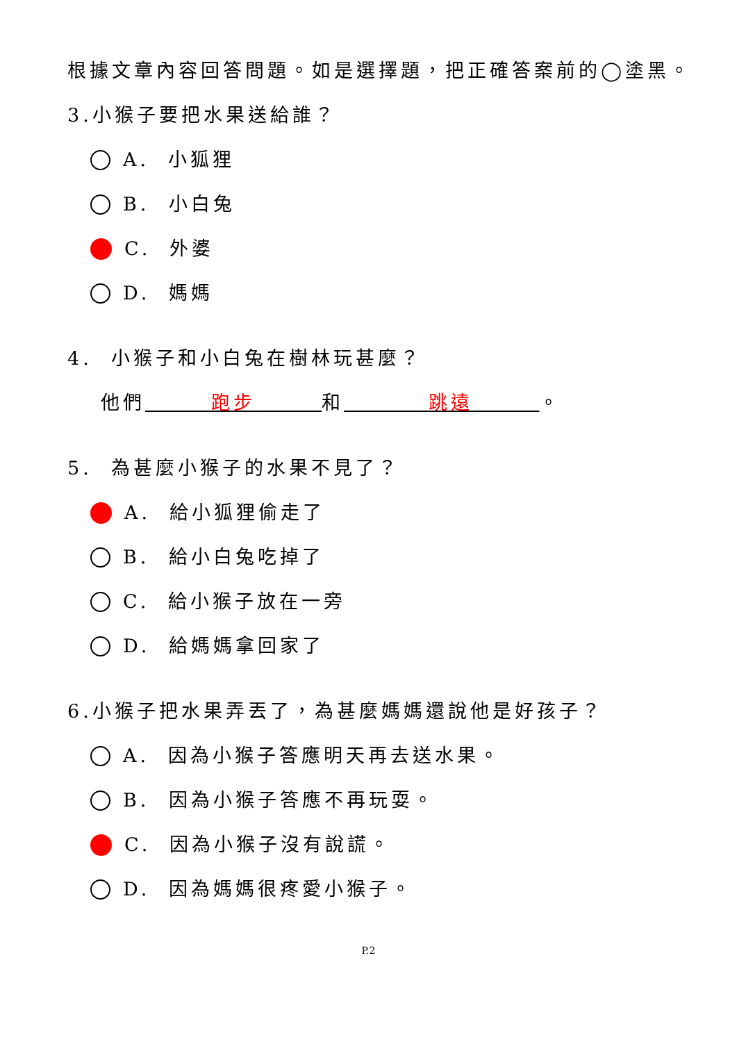根據文章內容回答問題。如是選擇題，把正確答案前的◯塗黑。
3.小猴子要把水果送給誰？
A. 小狐狸
B. 小白兔
C. 外婆
D. 媽媽
4. 小猴子和小白兔在樹林玩甚麼？
他們 跑步 和 跳遠 。
5. 為甚麼小猴子的水果不見了？
A. 給小狐狸偷走了
B. 給小白兔吃掉了
C. 給小猴子放在一旁
D. 給媽媽拿回家了
6.小猴子把水果弄丟了，為甚麼媽媽還說他是好孩子？
A. 因為小猴子答應明天再去送水果。
B. 因為小猴子答應不再玩耍。
C. 因為小猴子沒有說謊。
D. 因為媽媽很疼愛小猴子。
P.2